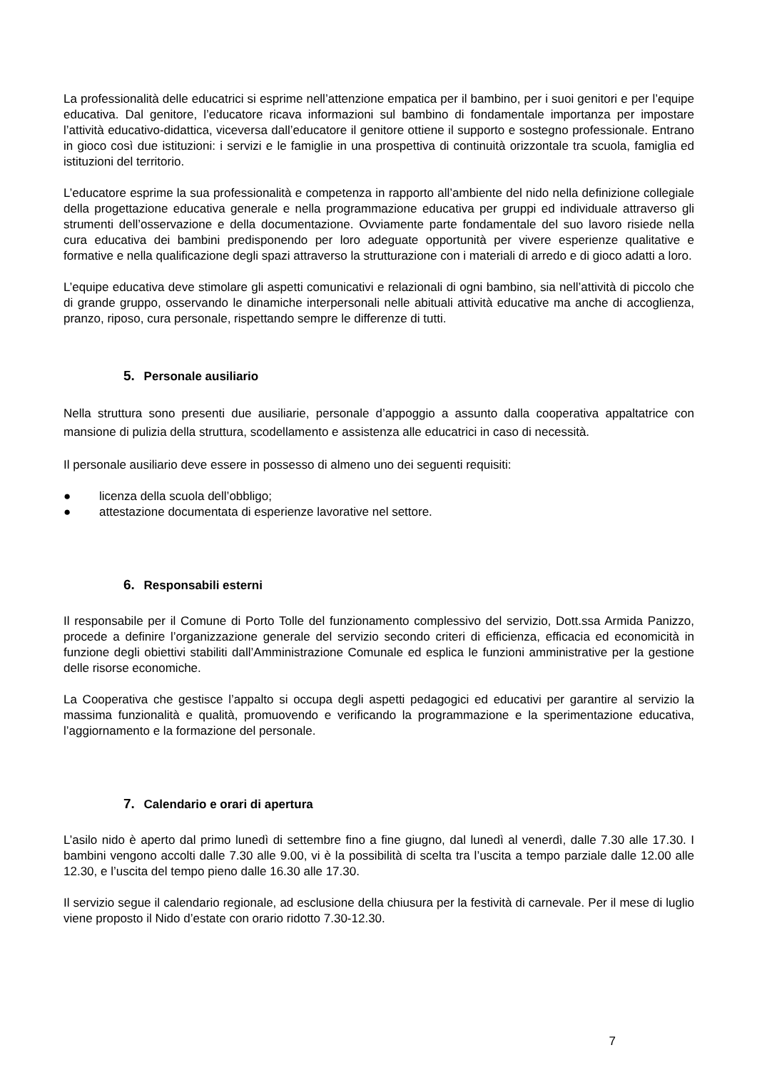La professionalità delle educatrici si esprime nell’attenzione empatica per il bambino, per i suoi genitori e per l’equipe educativa. Dal genitore, l’educatore ricava informazioni sul bambino di fondamentale importanza per impostare l’attività educativo-didattica, viceversa dall’educatore il genitore ottiene il supporto e sostegno professionale. Entrano in gioco così due istituzioni: i servizi e le famiglie in una prospettiva di continuità orizzontale tra scuola, famiglia ed istituzioni del territorio.
L’educatore esprime la sua professionalità e competenza in rapporto all’ambiente del nido nella definizione collegiale della progettazione educativa generale e nella programmazione educativa per gruppi ed individuale attraverso gli strumenti dell’osservazione e della documentazione. Ovviamente parte fondamentale del suo lavoro risiede nella cura educativa dei bambini predisponendo per loro adeguate opportunità per vivere esperienze qualitative e formative e nella qualificazione degli spazi attraverso la strutturazione con i materiali di arredo e di gioco adatti a loro.
L’equipe educativa deve stimolare gli aspetti comunicativi e relazionali di ogni bambino, sia nell’attività di piccolo che di grande gruppo, osservando le dinamiche interpersonali nelle abituali attività educative ma anche di accoglienza, pranzo, riposo, cura personale, rispettando sempre le differenze di tutti.
5. Personale ausiliario
Nella struttura sono presenti due ausiliarie, personale d’appoggio a assunto dalla cooperativa appaltatrice con mansione di pulizia della struttura, scodellamento e assistenza alle educatrici in caso di necessità.
Il personale ausiliario deve essere in possesso di almeno uno dei seguenti requisiti:
● licenza della scuola dell’obbligo;
● attestazione documentata di esperienze lavorative nel settore.
6. Responsabili esterni
Il responsabile per il Comune di Porto Tolle del funzionamento complessivo del servizio, Dott.ssa Armida Panizzo, procede a definire l’organizzazione generale del servizio secondo criteri di efficienza, efficacia ed economicità in funzione degli obiettivi stabiliti dall’Amministrazione Comunale ed esplica le funzioni amministrative per la gestione delle risorse economiche.
La Cooperativa che gestisce l’appalto si occupa degli aspetti pedagogici ed educativi per garantire al servizio la massima funzionalità e qualità, promuovendo e verificando la programmazione e la sperimentazione educativa, l’aggiornamento e la formazione del personale.
7. Calendario e orari di apertura
L’asilo nido è aperto dal primo lunedì di settembre fino a fine giugno, dal lunedì al venerdì, dalle 7.30 alle 17.30. I bambini vengono accolti dalle 7.30 alle 9.00, vi è la possibilità di scelta tra l’uscita a tempo parziale dalle 12.00 alle 12.30, e l’uscita del tempo pieno dalle 16.30 alle 17.30.
Il servizio segue il calendario regionale, ad esclusione della chiusura per la festività di carnevale. Per il mese di luglio viene proposto il Nido d’estate con orario ridotto 7.30-12.30.
7